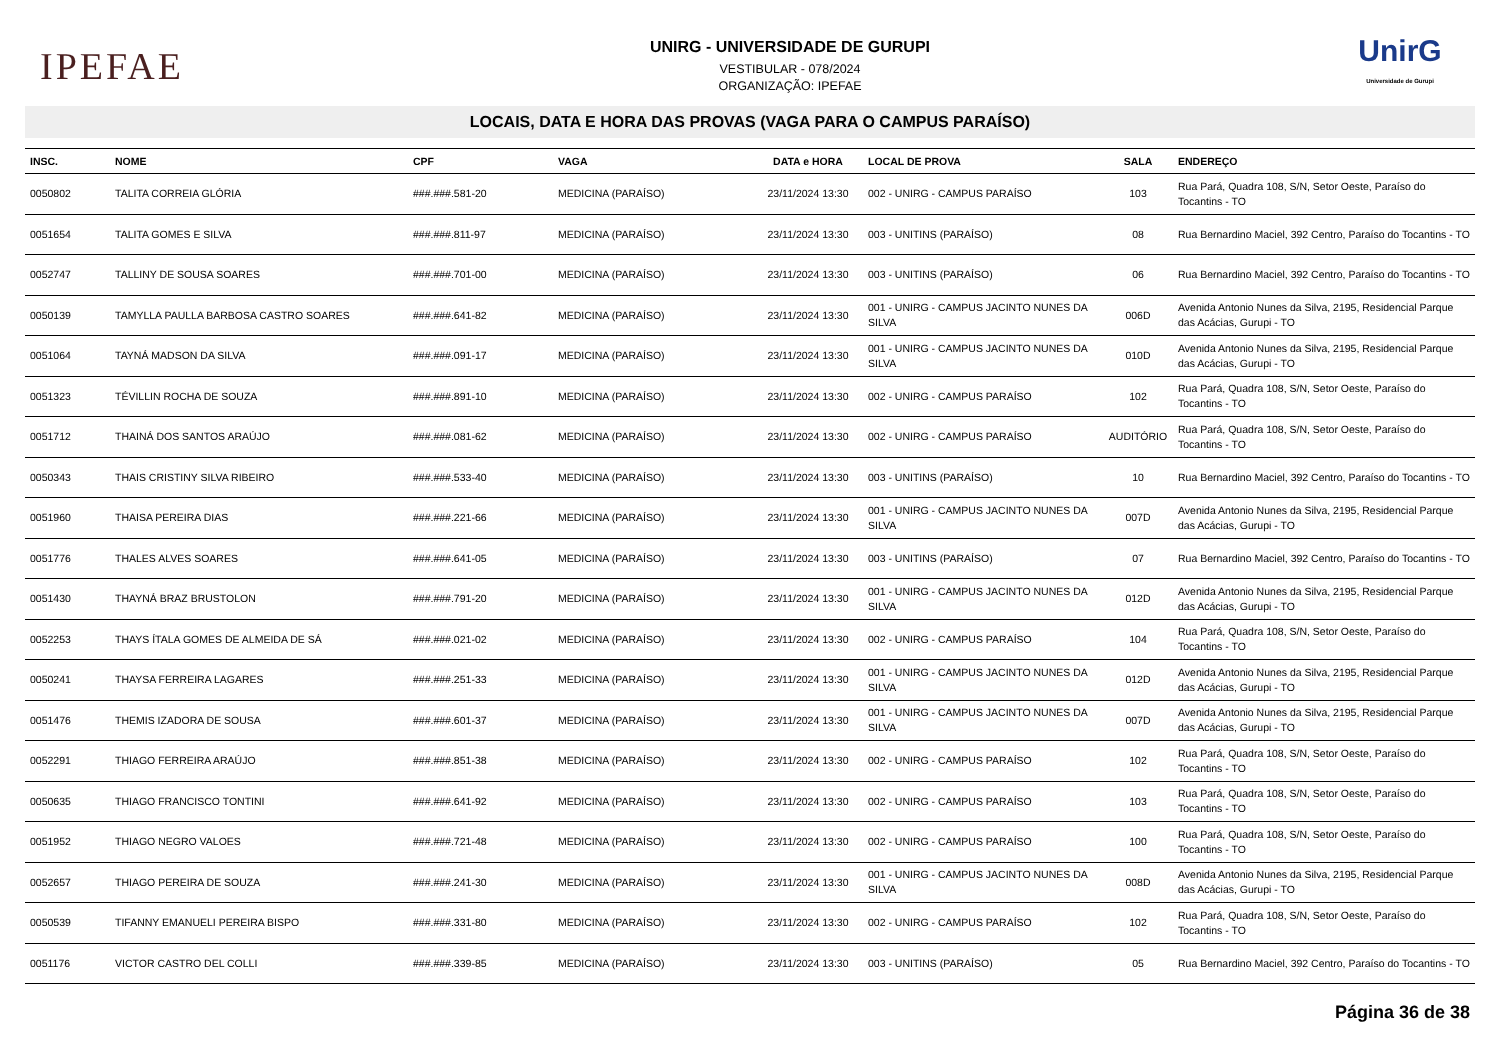IPEFAE
UNIRG - UNIVERSIDADE DE GURUPI
VESTIBULAR - 078/2024
ORGANIZAÇÃO: IPEFAE
UnirG
Universidade de Gurupi
LOCAIS, DATA E HORA DAS PROVAS (VAGA PARA O CAMPUS PARAÍSO)
| INSC. | NOME | CPF | VAGA | DATA e HORA | LOCAL DE PROVA | SALA | ENDEREÇO |
| --- | --- | --- | --- | --- | --- | --- | --- |
| 0050802 | TALITA CORREIA GLÓRIA | ###.###.581-20 | MEDICINA (PARAÍSO) | 23/11/2024 13:30 | 002 - UNIRG - CAMPUS PARAÍSO | 103 | Rua Pará, Quadra 108, S/N, Setor Oeste, Paraíso do Tocantins - TO |
| 0051654 | TALITA GOMES E SILVA | ###.###.811-97 | MEDICINA (PARAÍSO) | 23/11/2024 13:30 | 003 - UNITINS (PARAÍSO) | 08 | Rua Bernardino Maciel, 392 Centro, Paraíso do Tocantins - TO |
| 0052747 | TALLINY DE SOUSA SOARES | ###.###.701-00 | MEDICINA (PARAÍSO) | 23/11/2024 13:30 | 003 - UNITINS (PARAÍSO) | 06 | Rua Bernardino Maciel, 392 Centro, Paraíso do Tocantins - TO |
| 0050139 | TAMYLLA PAULLA BARBOSA CASTRO SOARES | ###.###.641-82 | MEDICINA (PARAÍSO) | 23/11/2024 13:30 | 001 - UNIRG - CAMPUS JACINTO NUNES DA SILVA | 006D | Avenida Antonio Nunes da Silva, 2195, Residencial Parque das Acácias, Gurupi - TO |
| 0051064 | TAYNÁ MADSON DA SILVA | ###.###.091-17 | MEDICINA (PARAÍSO) | 23/11/2024 13:30 | 001 - UNIRG - CAMPUS JACINTO NUNES DA SILVA | 010D | Avenida Antonio Nunes da Silva, 2195, Residencial Parque das Acácias, Gurupi - TO |
| 0051323 | TÉVILLIN ROCHA DE SOUZA | ###.###.891-10 | MEDICINA (PARAÍSO) | 23/11/2024 13:30 | 002 - UNIRG - CAMPUS PARAÍSO | 102 | Rua Pará, Quadra 108, S/N, Setor Oeste, Paraíso do Tocantins - TO |
| 0051712 | THAINÁ DOS SANTOS ARAÚJO | ###.###.081-62 | MEDICINA (PARAÍSO) | 23/11/2024 13:30 | 002 - UNIRG - CAMPUS PARAÍSO | AUDITÓRIO | Rua Pará, Quadra 108, S/N, Setor Oeste, Paraíso do Tocantins - TO |
| 0050343 | THAIS CRISTINY SILVA RIBEIRO | ###.###.533-40 | MEDICINA (PARAÍSO) | 23/11/2024 13:30 | 003 - UNITINS (PARAÍSO) | 10 | Rua Bernardino Maciel, 392 Centro, Paraíso do Tocantins - TO |
| 0051960 | THAISA PEREIRA DIAS | ###.###.221-66 | MEDICINA (PARAÍSO) | 23/11/2024 13:30 | 001 - UNIRG - CAMPUS JACINTO NUNES DA SILVA | 007D | Avenida Antonio Nunes da Silva, 2195, Residencial Parque das Acácias, Gurupi - TO |
| 0051776 | THALES ALVES SOARES | ###.###.641-05 | MEDICINA (PARAÍSO) | 23/11/2024 13:30 | 003 - UNITINS (PARAÍSO) | 07 | Rua Bernardino Maciel, 392 Centro, Paraíso do Tocantins - TO |
| 0051430 | THAYNÁ BRAZ BRUSTOLON | ###.###.791-20 | MEDICINA (PARAÍSO) | 23/11/2024 13:30 | 001 - UNIRG - CAMPUS JACINTO NUNES DA SILVA | 012D | Avenida Antonio Nunes da Silva, 2195, Residencial Parque das Acácias, Gurupi - TO |
| 0052253 | THAYS ÍTALA GOMES DE ALMEIDA DE SÁ | ###.###.021-02 | MEDICINA (PARAÍSO) | 23/11/2024 13:30 | 002 - UNIRG - CAMPUS PARAÍSO | 104 | Rua Pará, Quadra 108, S/N, Setor Oeste, Paraíso do Tocantins - TO |
| 0050241 | THAYSA FERREIRA LAGARES | ###.###.251-33 | MEDICINA (PARAÍSO) | 23/11/2024 13:30 | 001 - UNIRG - CAMPUS JACINTO NUNES DA SILVA | 012D | Avenida Antonio Nunes da Silva, 2195, Residencial Parque das Acácias, Gurupi - TO |
| 0051476 | THEMIS IZADORA DE SOUSA | ###.###.601-37 | MEDICINA (PARAÍSO) | 23/11/2024 13:30 | 001 - UNIRG - CAMPUS JACINTO NUNES DA SILVA | 007D | Avenida Antonio Nunes da Silva, 2195, Residencial Parque das Acácias, Gurupi - TO |
| 0052291 | THIAGO FERREIRA ARAÚJO | ###.###.851-38 | MEDICINA (PARAÍSO) | 23/11/2024 13:30 | 002 - UNIRG - CAMPUS PARAÍSO | 102 | Rua Pará, Quadra 108, S/N, Setor Oeste, Paraíso do Tocantins - TO |
| 0050635 | THIAGO FRANCISCO TONTINI | ###.###.641-92 | MEDICINA (PARAÍSO) | 23/11/2024 13:30 | 002 - UNIRG - CAMPUS PARAÍSO | 103 | Rua Pará, Quadra 108, S/N, Setor Oeste, Paraíso do Tocantins - TO |
| 0051952 | THIAGO NEGRO VALOES | ###.###.721-48 | MEDICINA (PARAÍSO) | 23/11/2024 13:30 | 002 - UNIRG - CAMPUS PARAÍSO | 100 | Rua Pará, Quadra 108, S/N, Setor Oeste, Paraíso do Tocantins - TO |
| 0052657 | THIAGO PEREIRA DE SOUZA | ###.###.241-30 | MEDICINA (PARAÍSO) | 23/11/2024 13:30 | 001 - UNIRG - CAMPUS JACINTO NUNES DA SILVA | 008D | Avenida Antonio Nunes da Silva, 2195, Residencial Parque das Acácias, Gurupi - TO |
| 0050539 | TIFANNY EMANUELI PEREIRA BISPO | ###.###.331-80 | MEDICINA (PARAÍSO) | 23/11/2024 13:30 | 002 - UNIRG - CAMPUS PARAÍSO | 102 | Rua Pará, Quadra 108, S/N, Setor Oeste, Paraíso do Tocantins - TO |
| 0051176 | VICTOR CASTRO DEL COLLI | ###.###.339-85 | MEDICINA (PARAÍSO) | 23/11/2024 13:30 | 003 - UNITINS (PARAÍSO) | 05 | Rua Bernardino Maciel, 392 Centro, Paraíso do Tocantins - TO |
Página 36 de 38